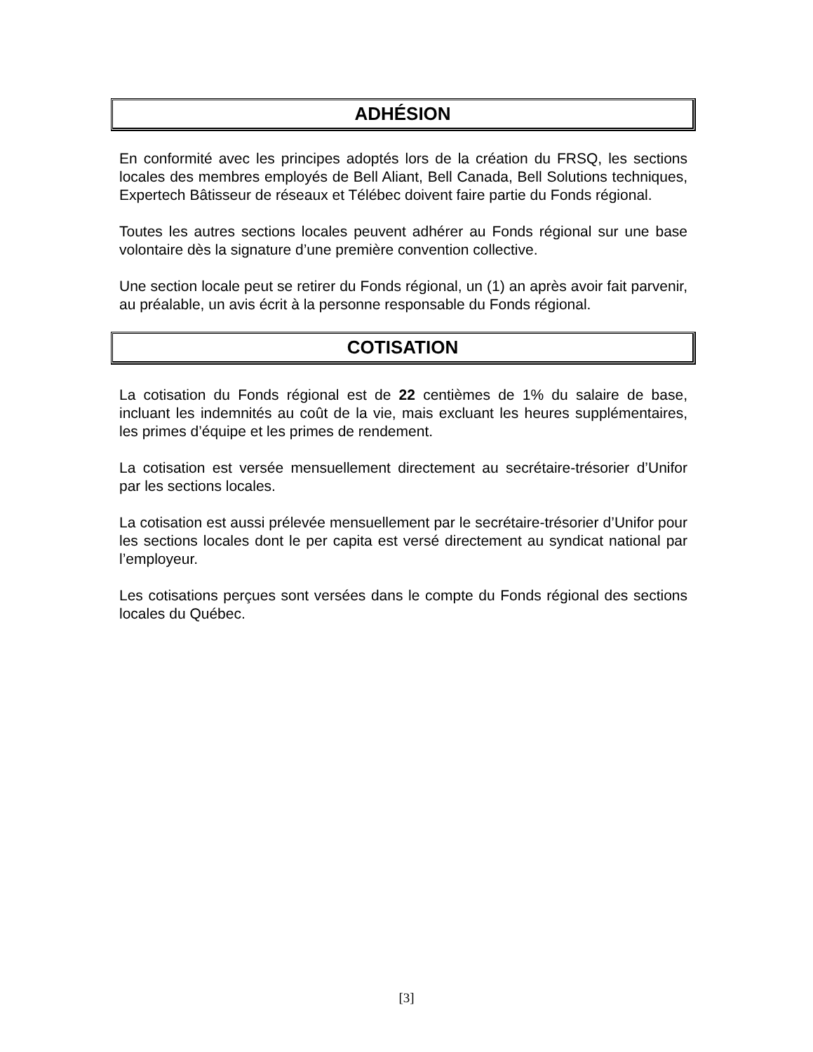ADHÉSION
En conformité avec les principes adoptés lors de la création du FRSQ, les sections locales des membres employés de Bell Aliant, Bell Canada, Bell Solutions techniques, Expertech Bâtisseur de réseaux et Télébec doivent faire partie du Fonds régional.
Toutes les autres sections locales peuvent adhérer au Fonds régional sur une base volontaire dès la signature d’une première convention collective.
Une section locale peut se retirer du Fonds régional, un (1) an après avoir fait parvenir, au préalable, un avis écrit à la personne responsable du Fonds régional.
COTISATION
La cotisation du Fonds régional est de 22 centièmes de 1% du salaire de base, incluant les indemnités au coût de la vie, mais excluant les heures supplémentaires, les primes d’équipe et les primes de rendement.
La cotisation est versée mensuellement directement au secrétaire-trésorier d’Unifor par les sections locales.
La cotisation est aussi prélevée mensuellement par le secrétaire-trésorier d’Unifor pour les sections locales dont le per capita est versé directement au syndicat national par l’employeur.
Les cotisations perçues sont versées dans le compte du Fonds régional des sections locales du Québec.
[3]